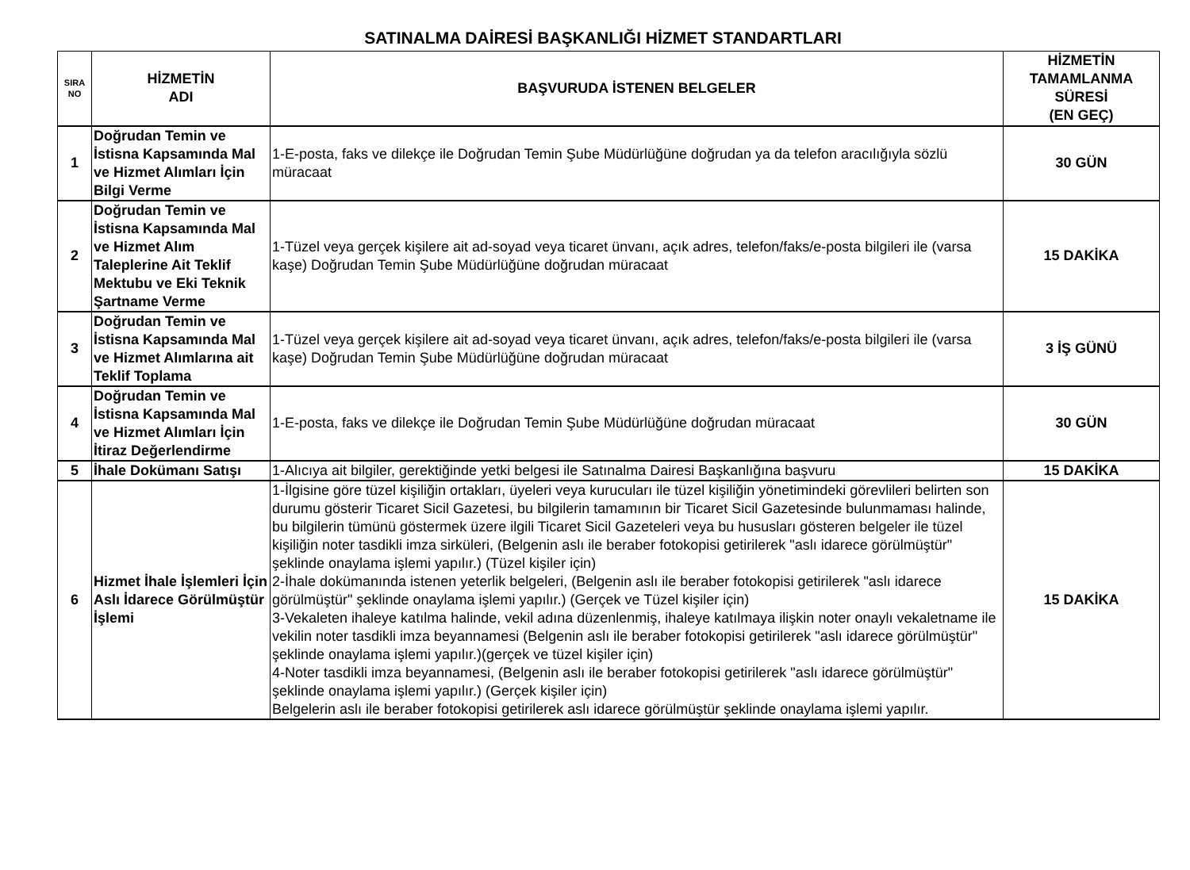SATINALMA DAİRESİ BAŞKANLIĞI HİZMET STANDARTLARI
| SIRA NO | HİZMETİN ADI | BAŞVURUDA İSTENEN BELGELER | HİZMETİN TAMAMLANMA SÜRESİ (EN GEÇ) |
| --- | --- | --- | --- |
| 1 | Doğrudan Temin ve İstisna Kapsamında Mal ve Hizmet Alımları İçin Bilgi Verme | 1-E-posta, faks ve dilekçe ile Doğrudan Temin Şube Müdürlüğüne doğrudan ya da telefon aracılığıyla sözlü müracaat | 30 GÜN |
| 2 | Doğrudan Temin ve İstisna Kapsamında Mal ve Hizmet Alım Taleplerine Ait Teklif Mektubu ve Eki Teknik Şartname Verme | 1-Tüzel veya gerçek kişilere ait ad-soyad veya ticaret ünvanı, açık adres, telefon/faks/e-posta bilgileri ile (varsa kaşe) Doğrudan Temin Şube Müdürlüğüne doğrudan müracaat | 15 DAKİKA |
| 3 | Doğrudan Temin ve İstisna Kapsamında Mal ve Hizmet Alımlarına ait Teklif Toplama | 1-Tüzel veya gerçek kişilere ait ad-soyad veya ticaret ünvanı, açık adres, telefon/faks/e-posta bilgileri ile (varsa kaşe) Doğrudan Temin Şube Müdürlüğüne doğrudan müracaat | 3 İŞ GÜNÜ |
| 4 | Doğrudan Temin ve İstisna Kapsamında Mal ve Hizmet Alımları İçin İtiraz Değerlendirme | 1-E-posta, faks ve dilekçe ile Doğrudan Temin Şube Müdürlüğüne doğrudan müracaat | 30 GÜN |
| 5 | İhale Dokümanı Satışı | 1-Alıcıya ait bilgiler, gerektiğinde yetki belgesi ile Satınalma Dairesi Başkanlığına başvuru | 15 DAKİKA |
| 6 | Hizmet İhale İşlemleri İçin Aslı İdarece Görülmüştür İşlemi | 1-İlgisine göre tüzel kişiliğin ortakları, üyeleri veya kurucuları ile tüzel kişiliğin yönetimindeki görevlileri belirten son durumu gösterir Ticaret Sicil Gazetesi, bu bilgilerin tamamının bir Ticaret Sicil Gazetesinde bulunmaması halinde, bu bilgilerin tümünü göstermek üzere ilgili Ticaret Sicil Gazeteleri veya bu hususları gösteren belgeler ile tüzel kişiliğin noter tasdikli imza sirküleri, (Belgenin aslı ile beraber fotokopisi getirilerek "aslı idarece görülmüştür" şeklinde onaylama işlemi yapılır.) (Tüzel kişiler için) 2-İhale dokümanında istenen yeterlik belgeleri, (Belgenin aslı ile beraber fotokopisi getirilerek "aslı idarece görülmüştür" şeklinde onaylama işlemi yapılır.) (Gerçek ve Tüzel kişiler için) 3-Vekaleten ihaleye katılma halinde, vekil adına düzenlenmiş, ihaleye katılmaya ilişkin noter onaylı vekaletname ile vekilin noter tasdikli imza beyannamesi (Belgenin aslı ile beraber fotokopisi getirilerek "aslı idarece görülmüştür" şeklinde onaylama işlemi yapılır.)(gerçek ve tüzel kişiler için) 4-Noter tasdikli imza beyannamesi, (Belgenin aslı ile beraber fotokopisi getirilerek "aslı idarece görülmüştür" şeklinde onaylama işlemi yapılır.) (Gerçek kişiler için) Belgelerin aslı ile beraber fotokopisi getirilerek aslı idarece görülmüştür şeklinde onaylama işlemi yapılır. | 15 DAKİKA |